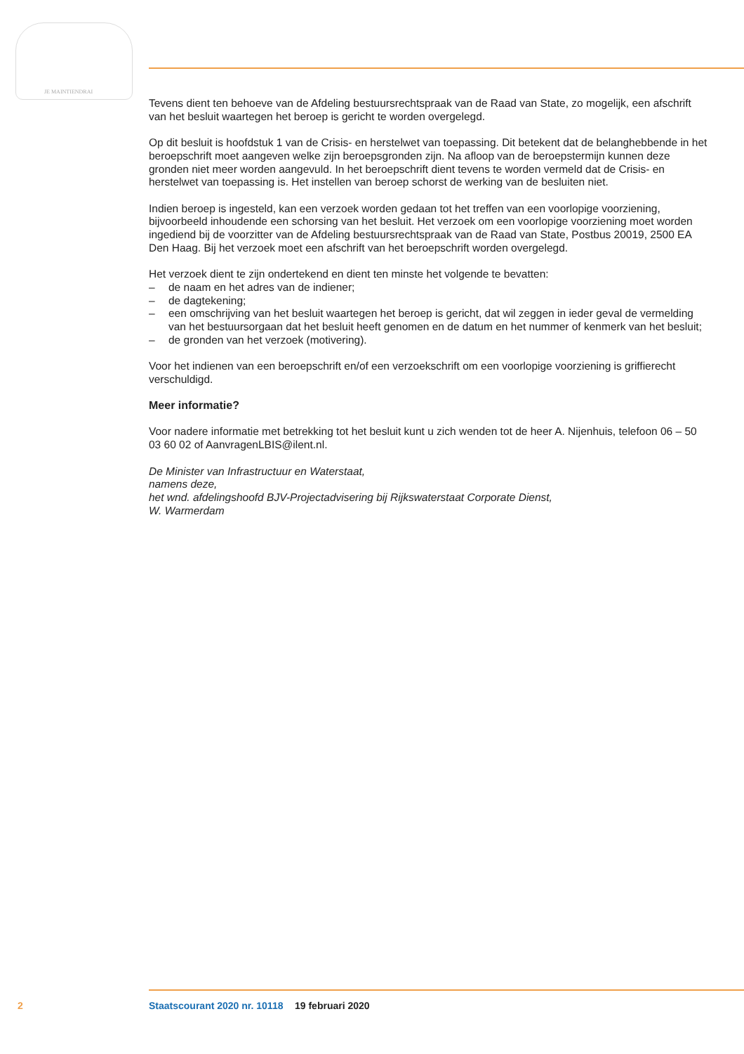JE MAINTIENDRAI
Tevens dient ten behoeve van de Afdeling bestuursrechtspraak van de Raad van State, zo mogelijk, een afschrift van het besluit waartegen het beroep is gericht te worden overgelegd.
Op dit besluit is hoofdstuk 1 van de Crisis- en herstelwet van toepassing. Dit betekent dat de belang­hebbende in het beroepschrift moet aangeven welke zijn beroepsgronden zijn. Na afloop van de beroepstermijn kunnen deze gronden niet meer worden aangevuld. In het beroepschrift dient tevens te worden vermeld dat de Crisis- en herstelwet van toepassing is. Het instellen van beroep schorst de werking van de besluiten niet.
Indien beroep is ingesteld, kan een verzoek worden gedaan tot het treffen van een voorlopige voorziening, bijvoorbeeld inhoudende een schorsing van het besluit. Het verzoek om een voorlopige voorziening moet worden ingediend bij de voorzitter van de Afdeling bestuursrechtspraak van de Raad van State, Postbus 20019, 2500 EA Den Haag. Bij het verzoek moet een afschrift van het beroepschrift worden overgelegd.
Het verzoek dient te zijn ondertekend en dient ten minste het volgende te bevatten:
– de naam en het adres van de indiener;
– de dagtekening;
– een omschrijving van het besluit waartegen het beroep is gericht, dat wil zeggen in ieder geval de vermelding van het bestuursorgaan dat het besluit heeft genomen en de datum en het nummer of kenmerk van het besluit;
– de gronden van het verzoek (motivering).
Voor het indienen van een beroepschrift en/of een verzoekschrift om een voorlopige voorziening is griffierecht verschuldigd.
Meer informatie?
Voor nadere informatie met betrekking tot het besluit kunt u zich wenden tot de heer A. Nijenhuis, telefoon 06 – 50 03 60 02 of AanvragenLBIS@ilent.nl.
De Minister van Infrastructuur en Waterstaat,
namens deze,
het wnd. afdelingshoofd BJV-Projectadvisering bij Rijkswaterstaat Corporate Dienst,
W. Warmerdam
2 Staatscourant 2020 nr. 10118 19 februari 2020